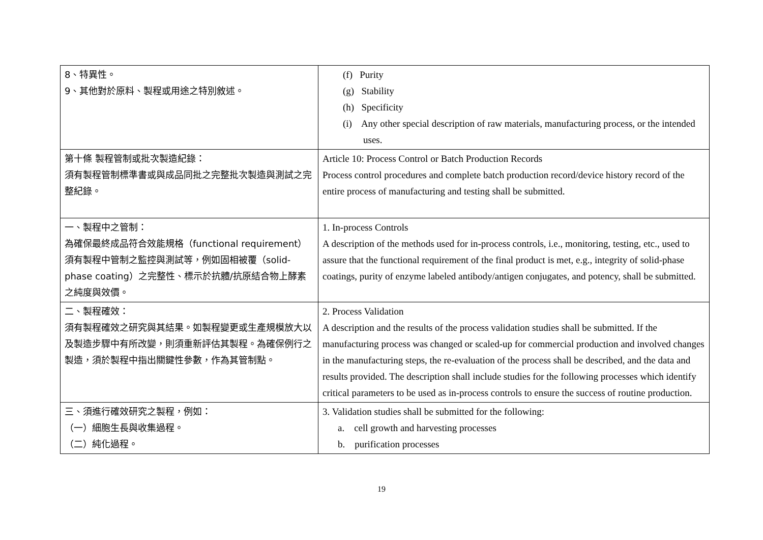| 8、特異性。 9、其他對於原料、製程或用途之特別敘述。 | (f) Purity (g) Stability (h) Specificity (i) Any other special description of raw materials, manufacturing process, or the intended uses. |
| 第十條 製程管制或批次製造紀錄： 須有製程管制標準書或與成品同批之完整批次製造與測試之完整紀錄。 | Article 10: Process Control or Batch Production Records Process control procedures and complete batch production record/device history record of the entire process of manufacturing and testing shall be submitted. |
| 一、製程中之管制： 為確保最終成品符合效能規格（functional requirement）須有製程中管制之監控與測試等，例如固相被覆（solid-phase coating）之完整性、標示於抗體/抗原結合物上酵素之純度與效價。 | 1. In-process Controls A description of the methods used for in-process controls, i.e., monitoring, testing, etc., used to assure that the functional requirement of the final product is met, e.g., integrity of solid-phase coatings, purity of enzyme labeled antibody/antigen conjugates, and potency, shall be submitted. |
| 二、製程確效： 須有製程確效之研究與其結果。如製程變更或生產規模放大以及製造步驟中有所改變，則須重新評估其製程。為確保例行之製造，須於製程中指出關鍵性參數，作為其管制點。 | 2. Process Validation A description and the results of the process validation studies shall be submitted. If the manufacturing process was changed or scaled-up for commercial production and involved changes in the manufacturing steps, the re-evaluation of the process shall be described, and the data and results provided. The description shall include studies for the following processes which identify critical parameters to be used as in-process controls to ensure the success of routine production. |
| 三、須進行確效研究之製程，例如： （一）細胞生長與收集過程。 （二）純化過程。 | 3. Validation studies shall be submitted for the following: a. cell growth and harvesting processes b. purification processes |
19